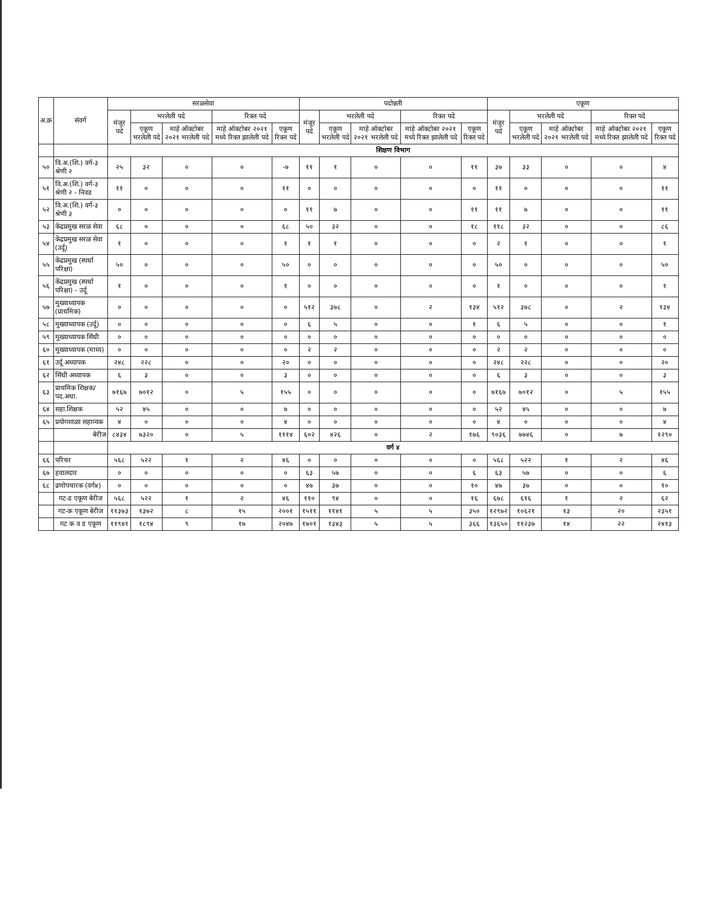| अ.क्र | संवर्ग | सरळसेवा | | | | | पदोन्नती | | | | | एकूण | | | | |
| --- | --- | --- | --- | --- | --- | --- | --- | --- | --- | --- | --- | --- | --- | --- | --- | --- |
| | | मंजूर पदे | भरलेली पदे | | रिक्त पदे | | मंजूर पदे | भरलेली पदे | | रिक्त पदे | | मंजूर पदे | भरलेली पदे | | रिक्त पदे | |
| | | | एकूण भरलेली पदे | माहे ऑक्टोबर २०२१ भरलेली पदे | माहे ऑक्टोबर २०२१ मध्ये रिक्त झालेली पदे | एकूण रिक्त पदे | | एकूण भरलेली पदे | माहे ऑक्टोबर २०२१ भरलेली पदे | माहे ऑक्टोबर २०२१ मध्ये रिक्त झालेली पदे | एकूण रिक्त पदे | | एकूण भरलेली पदे | माहे ऑक्टोबर २०२१ भरलेली पदे | माहे ऑक्टोबर २०२१ मध्ये रिक्त झालेली पदे | एकूण रिक्त पदे |
| | | शिक्षण विभाग | | | | | | | | | | | | | | |
| ५० | वि.अ.(शि.) वर्ग-३ श्रेणी २ | २५ | ३२ | ० | ० | -७ | ११ | १ | ० | ० | ११ | ३७ | ३३ | ० | ० | ४ |
| ५१ | वि.अ.(शि.) वर्ग-३ श्रेणी २ - निवड | ११ | ० | ० | ० | ११ | ० | ० | ० | ० | ० | ११ | ० | ० | ० | ११ |
| ५२ | वि.अ.(शि.) वर्ग-३ श्रेणी ३ | ० | ० | ० | ० | ० | ११ | ७ | ० | ० | ११ | ११ | ७ | ० | ० | ११ |
| ५३ | केंद्रप्रमुख सरळ सेवा | ६८ | ० | ० | ० | ६८ | ५० | ३२ | ० | ० | १८ | ११८ | ३२ | ० | ० | ८६ |
| ५४ | केंद्रप्रमुख सरळ सेवा (उर्दू) | १ | ० | ० | ० | १ | १ | १ | ० | ० | ० | २ | १ | ० | ० | १ |
| ५५ | केंद्रप्रमुख (स्पर्धा परिक्षा) | ५० | ० | ० | ० | ५० | ० | ० | ० | ० | ० | ५० | ० | ० | ० | ५० |
| ५६ | केंद्रप्रमुख (स्पर्धा परिक्षा) - उर्दू | १ | ० | ० | ० | १ | ० | ० | ० | ० | ० | १ | ० | ० | ० | १ |
| ५७ | मुख्याध्यापक (प्राथमिक) | ० | ० | ० | ० | ० | ५१२ | ३७८ | ० | २ | १३४ | ५१२ | ३७८ | ० | २ | १३४ |
| ५८ | मुख्याध्यापक (उर्दू) | ० | ० | ० | ० | ० | ६ | ५ | ० | ० | १ | ६ | ५ | ० | ० | १ |
| ५९ | मुख्याध्यापक सिंधी | ० | ० | ० | ० | ० | ० | ० | ० | ० | ० | ० | ० | ० | ० | ० |
| ६० | मुख्याध्यापक (माध्य) | ० | ० | ० | ० | ० | २ | २ | ० | ० | ० | २ | २ | ० | ० | ० |
| ६१ | उर्दू अध्यापक | २४८ | २२८ | ० | ० | २० | ० | ० | ० | ० | ० | २४८ | २२८ | ० | ० | २० |
| ६२ | सिंधी अध्यापक | ६ | ३ | ० | ० | ३ | ० | ० | ० | ० | ० | ६ | ३ | ० | ० | ३ |
| ६३ | प्राथमिक शिक्षक/पद.अधा. | ७१६७ | ७०१२ | ० | ५ | १५५ | ० | ० | ० | ० | ० | ७१६७ | ७०१२ | ० | ५ | १५५ |
| ६४ | सहा.शिक्षक | ५२ | ४५ | ० | ० | ७ | ० | ० | ० | ० | ० | ५२ | ४५ | ० | ० | ७ |
| ६५ | प्रयोगशाळा सहाय्यक | ४ | ० | ० | ० | ४ | ० | ० | ० | ० | ० | ४ | ० | ० | ० | ४ |
| | बेरीज | ८४३४ | ७३२० | ० | ५ | १११४ | ६०२ | ४२६ | ० | २ | १७६ | ९०३६ | ७७४६ | ० | ७ | १२९० |
| | | वर्ग ४ | | | | | | | | | | | | | | |
| ६६ | परिचर | ५६८ | ५२२ | १ | २ | ४६ | ० | ० | ० | ० | ० | ५६८ | ५२२ | १ | २ | ४६ |
| ६७ | हवालदार | ० | ० | ० | ० | ० | ६३ | ५७ | ० | ० | ६ | ६३ | ५७ | ० | ० | ६ |
| ६८ | व्रणोपचारक (वर्ग४) | ० | ० | ० | ० | ० | ४७ | ३७ | ० | ० | १० | ४७ | ३७ | ० | ० | १० |
| | गट-ड एकूण बेरीज | ५६८ | ५२२ | १ | २ | ४६ | ११० | ९४ | ० | ० | १६ | ६७८ | ६१६ | १ | २ | ६२ |
| | गट-क एकूण बेरीज | ११३७३ | १३७२ | ८ | १५ | २००१ | १५११ | ११४१ | ५ | ५ | ३५० | १२९७२ | १०६२१ | १३ | २० | २३५१ |
| | गट क व ड एकूण | ११९४१ | १८९४ | ९ | १७ | २०४७ | १७०१ | १३४३ | ५ | ५ | ३६६ | १३६५० | ११२३७ | १४ | २२ | २४१३ |